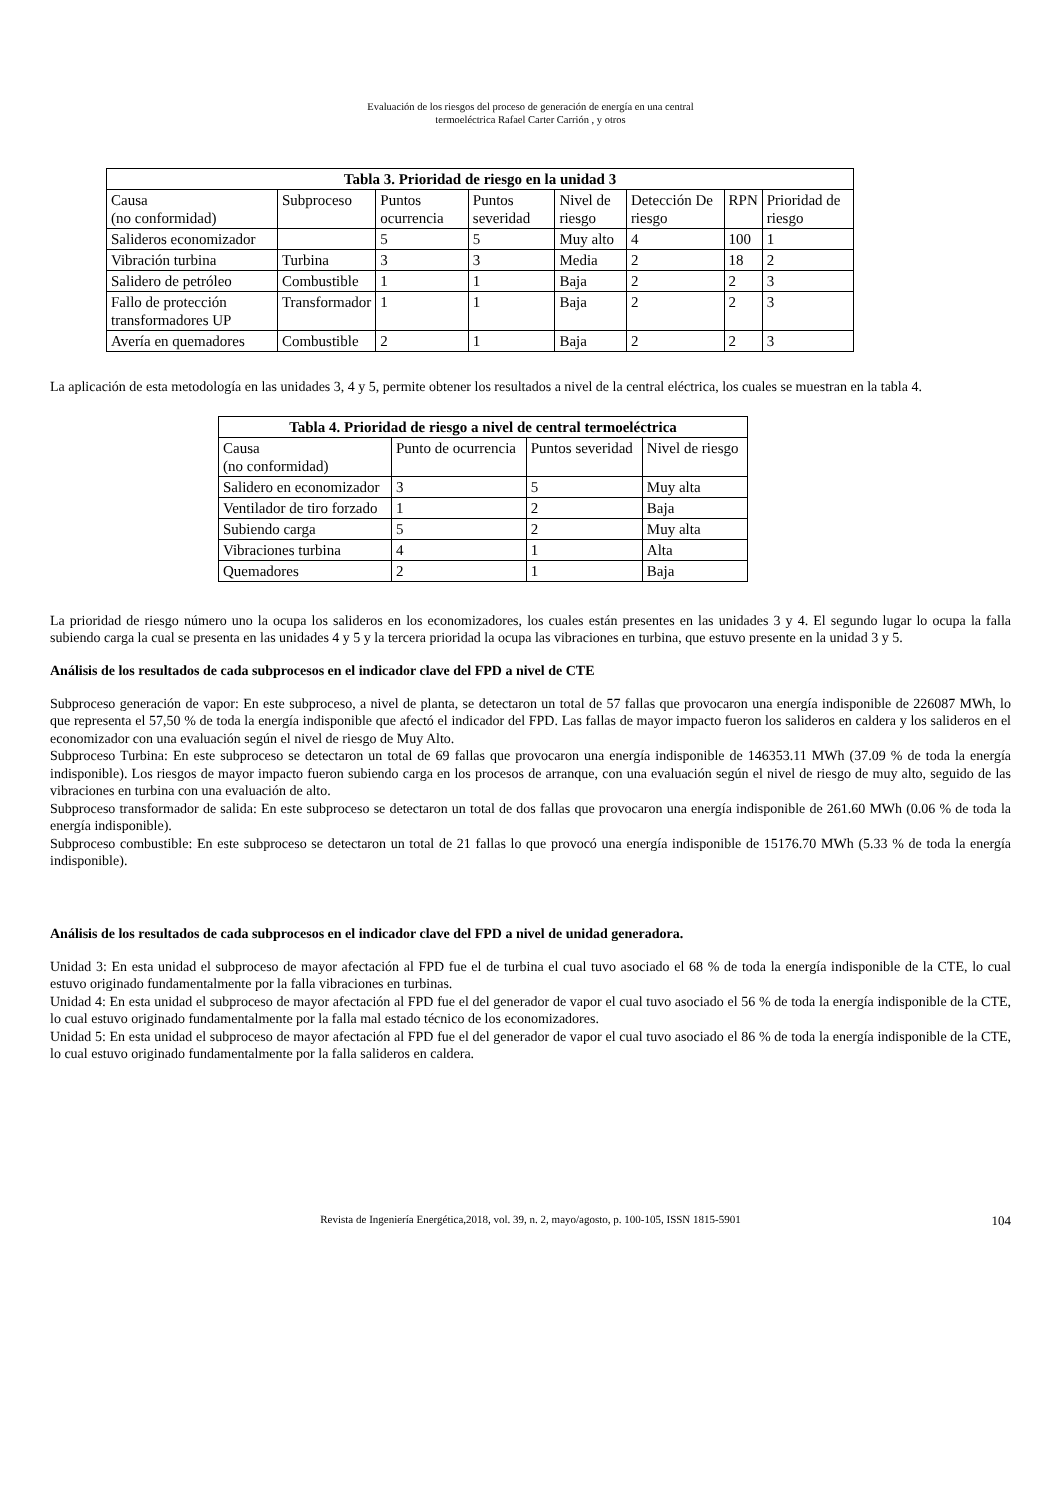Evaluación de los riesgos del proceso de generación de energía en una central
termoeléctrica Rafael Carter Carrión , y otros
| Tabla 3. Prioridad de riesgo en la unidad 3 | | | | | | | |
| --- | --- | --- | --- | --- | --- | --- | --- |
| Causa (no conformidad) | Subproceso | Puntos ocurrencia | Puntos severidad | Nivel de riesgo | Detección De riesgo | RPN | Prioridad de riesgo |
| Salideros economizador | | 5 | 5 | Muy alto | 4 | 100 | 1 |
| Vibración turbina | Turbina | 3 | 3 | Media | 2 | 18 | 2 |
| Salidero de petróleo | Combustible | 1 | 1 | Baja | 2 | 2 | 3 |
| Fallo de protección transformadores UP | Transformador | 1 | 1 | Baja | 2 | 2 | 3 |
| Avería en quemadores | Combustible | 2 | 1 | Baja | 2 | 2 | 3 |
La aplicación de esta metodología en las unidades 3, 4 y 5, permite obtener los resultados a nivel de la central eléctrica, los cuales se muestran en la tabla 4.
| Tabla 4. Prioridad de riesgo a nivel de central termoeléctrica | | | |
| --- | --- | --- | --- |
| Causa (no conformidad) | Punto de ocurrencia | Puntos severidad | Nivel de riesgo |
| Salidero en economizador | 3 | 5 | Muy alta |
| Ventilador de tiro forzado | 1 | 2 | Baja |
| Subiendo carga | 5 | 2 | Muy alta |
| Vibraciones turbina | 4 | 1 | Alta |
| Quemadores | 2 | 1 | Baja |
La prioridad de riesgo número uno la ocupa los salideros en los economizadores, los cuales están presentes en las unidades 3 y 4. El segundo lugar lo ocupa la falla subiendo carga la cual se presenta en las unidades 4 y 5 y la tercera prioridad la ocupa las vibraciones en turbina, que estuvo presente en la unidad 3 y 5.
Análisis de los resultados de cada subprocesos en el indicador clave del FPD a nivel de CTE
Subproceso generación de vapor: En este subproceso, a nivel de planta, se detectaron un total de 57 fallas que provocaron una energía indisponible de 226087 MWh, lo que representa el 57,50 % de toda la energía indisponible que afectó el indicador del FPD. Las fallas de mayor impacto fueron los salideros en caldera y los salideros en el economizador con una evaluación según el nivel de riesgo de Muy Alto.
Subproceso Turbina: En este subproceso se detectaron un total de 69 fallas que provocaron una energía indisponible de 146353.11 MWh (37.09 % de toda la energía indisponible). Los riesgos de mayor impacto fueron subiendo carga en los procesos de arranque, con una evaluación según el nivel de riesgo de muy alto, seguido de las vibraciones en turbina con una evaluación de alto.
Subproceso transformador de salida: En este subproceso se detectaron un total de dos fallas que provocaron una energía indisponible de 261.60 MWh (0.06 % de toda la energía indisponible).
Subproceso combustible: En este subproceso se detectaron un total de 21 fallas lo que provocó una energía indisponible de 15176.70 MWh (5.33 % de toda la energía indisponible).
Análisis de los resultados de cada subprocesos en el indicador clave del FPD a nivel de unidad generadora.
Unidad 3: En esta unidad el subproceso de mayor afectación al FPD fue el de turbina el cual tuvo asociado el 68 % de toda la energía indisponible de la CTE, lo cual estuvo originado fundamentalmente por la falla vibraciones en turbinas.
Unidad 4: En esta unidad el subproceso de mayor afectación al FPD fue el del generador de vapor el cual tuvo asociado el 56 % de toda la energía indisponible de la CTE, lo cual estuvo originado fundamentalmente por la falla mal estado técnico de los economizadores.
Unidad 5: En esta unidad el subproceso de mayor afectación al FPD fue el del generador de vapor el cual tuvo asociado el 86 % de toda la energía indisponible de la CTE, lo cual estuvo originado fundamentalmente por la falla salideros en caldera.
Revista de Ingeniería Energética,2018, vol. 39, n. 2, mayo/agosto, p. 100-105, ISSN 1815-5901 104